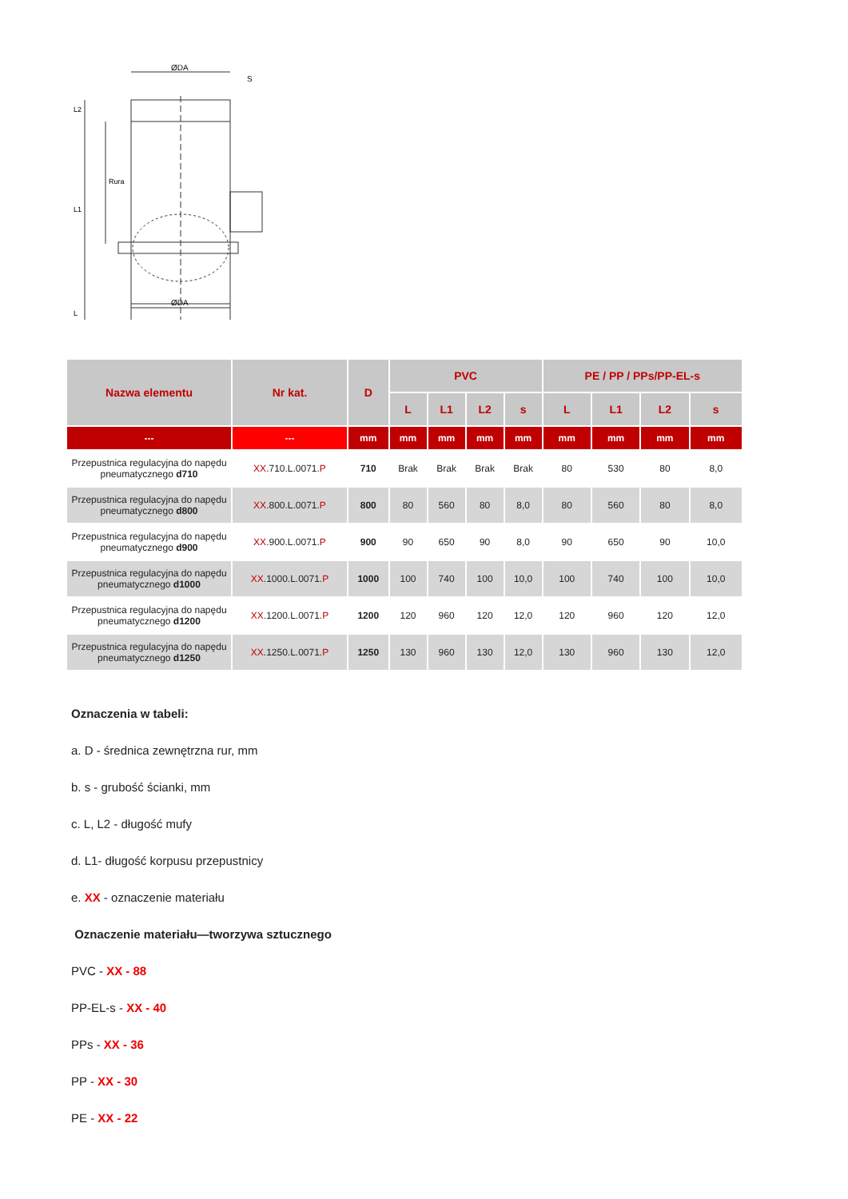ØDA
ØDA
S
L2
L1
Rura
L
| Nazwa elementu | Nr kat. | D | PVC | | | | PE / PP / PPs/PP-EL-s | | | |
| --- | --- | --- | --- | --- | --- | --- | --- | --- | --- | --- |
| | | | L | L1 | L2 | s | L | L1 | L2 | s |
| --- | --- | mm | mm | mm | mm | mm | mm | mm | mm | mm |
| Przepustnica regulacyjna do napędu pneumatycznego d710 | XX .710.L.0071. P | 710 | Brak | Brak | Brak | Brak | 80 | 530 | 80 | 8,0 |
| Przepustnica regulacyjna do napędu pneumatycznego d800 | XX .800.L.0071. P | 800 | 80 | 560 | 80 | 8,0 | 80 | 560 | 80 | 8,0 |
| Przepustnica regulacyjna do napędu pneumatycznego d900 | XX .900.L.0071. P | 900 | 90 | 650 | 90 | 8,0 | 90 | 650 | 90 | 10,0 |
| Przepustnica regulacyjna do napędu pneumatycznego d1000 | XX .1000.L.0071. P | 1000 | 100 | 740 | 100 | 10,0 | 100 | 740 | 100 | 10,0 |
| Przepustnica regulacyjna do napędu pneumatycznego d1200 | XX .1200.L.0071. P | 1200 | 120 | 960 | 120 | 12,0 | 120 | 960 | 120 | 12,0 |
| Przepustnica regulacyjna do napędu pneumatycznego d1250 | XX .1250.L.0071. P | 1250 | 130 | 960 | 130 | 12,0 | 130 | 960 | 130 | 12,0 |
Oznaczenia w tabeli:
a. D - średnica zewnętrzna rur, mm
b. s - grubość ścianki, mm
c. L, L2 - długość mufy
d. L1- długość korpusu przepustnicy
e. XX - oznaczenie materiału
Oznaczenie materiału—tworzywa sztucznego
PVC - XX - 88
PP-EL-s - XX - 40
PPs - XX - 36
PP - XX - 30
PE - XX - 22